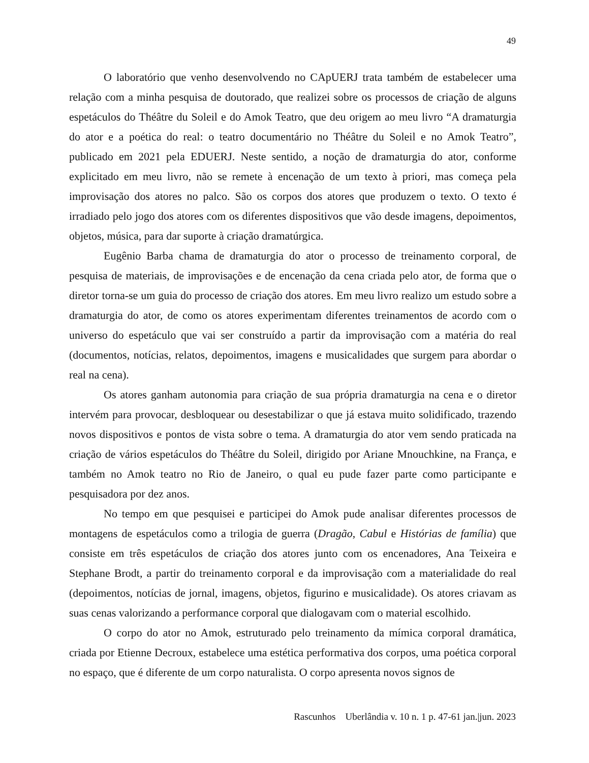49
O laboratório que venho desenvolvendo no CApUERJ trata também de estabelecer uma relação com a minha pesquisa de doutorado, que realizei sobre os processos de criação de alguns espetáculos do Théâtre du Soleil e do Amok Teatro, que deu origem ao meu livro “A dramaturgia do ator e a poética do real: o teatro documentário no Théâtre du Soleil e no Amok Teatro”, publicado em 2021 pela EDUERJ. Neste sentido, a noção de dramaturgia do ator, conforme explicitado em meu livro, não se remete à encenação de um texto à priori, mas começa pela improvisação dos atores no palco. São os corpos dos atores que produzem o texto. O texto é irradiado pelo jogo dos atores com os diferentes dispositivos que vão desde imagens, depoimentos, objetos, música, para dar suporte à criação dramatúrgica.
Eugênio Barba chama de dramaturgia do ator o processo de treinamento corporal, de pesquisa de materiais, de improvisações e de encenação da cena criada pelo ator, de forma que o diretor torna-se um guia do processo de criação dos atores. Em meu livro realizo um estudo sobre a dramaturgia do ator, de como os atores experimentam diferentes treinamentos de acordo com o universo do espetáculo que vai ser construído a partir da improvisação com a matéria do real (documentos, notícias, relatos, depoimentos, imagens e musicalidades que surgem para abordar o real na cena).
Os atores ganham autonomia para criação de sua própria dramaturgia na cena e o diretor intervém para provocar, desbloquear ou desestabilizar o que já estava muito solidificado, trazendo novos dispositivos e pontos de vista sobre o tema. A dramaturgia do ator vem sendo praticada na criação de vários espetáculos do Théâtre du Soleil, dirigido por Ariane Mnouchkine, na França, e também no Amok teatro no Rio de Janeiro, o qual eu pude fazer parte como participante e pesquisadora por dez anos.
No tempo em que pesquisei e participei do Amok pude analisar diferentes processos de montagens de espetáculos como a trilogia de guerra (Dragão, Cabul e Histórias de família) que consiste em três espetáculos de criação dos atores junto com os encenadores, Ana Teixeira e Stephane Brodt, a partir do treinamento corporal e da improvisação com a materialidade do real (depoimentos, notícias de jornal, imagens, objetos, figurino e musicalidade). Os atores criavam as suas cenas valorizando a performance corporal que dialogavam com o material escolhido.
O corpo do ator no Amok, estruturado pelo treinamento da mímica corporal dramática, criada por Etienne Decroux, estabelece uma estética performativa dos corpos, uma poética corporal no espaço, que é diferente de um corpo naturalista. O corpo apresenta novos signos de
Rascunhos Uberlândia v. 10 n. 1 p. 47-61 jan.|jun. 2023